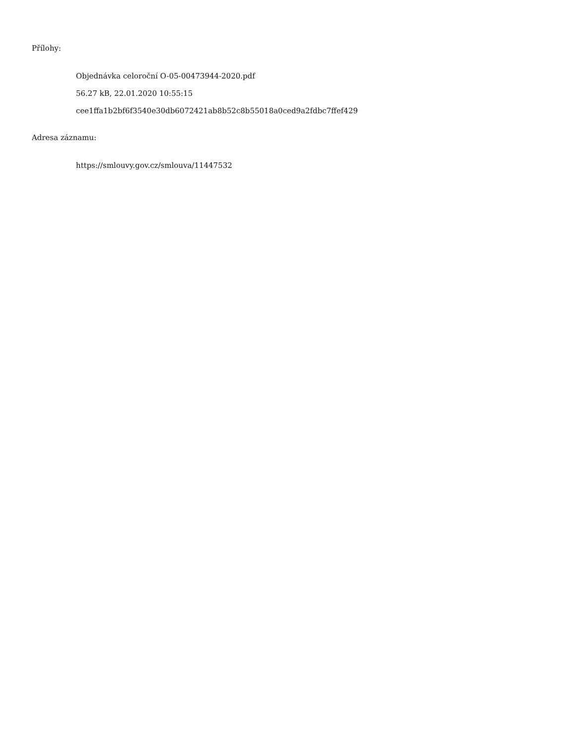Přílohy:
Objednávka celoroční O-05-00473944-2020.pdf
56.27 kB, 22.01.2020 10:55:15
cee1ffa1b2bf6f3540e30db6072421ab8b52c8b55018a0ced9a2fdbc7ffef429
Adresa záznamu:
https://smlouvy.gov.cz/smlouva/11447532